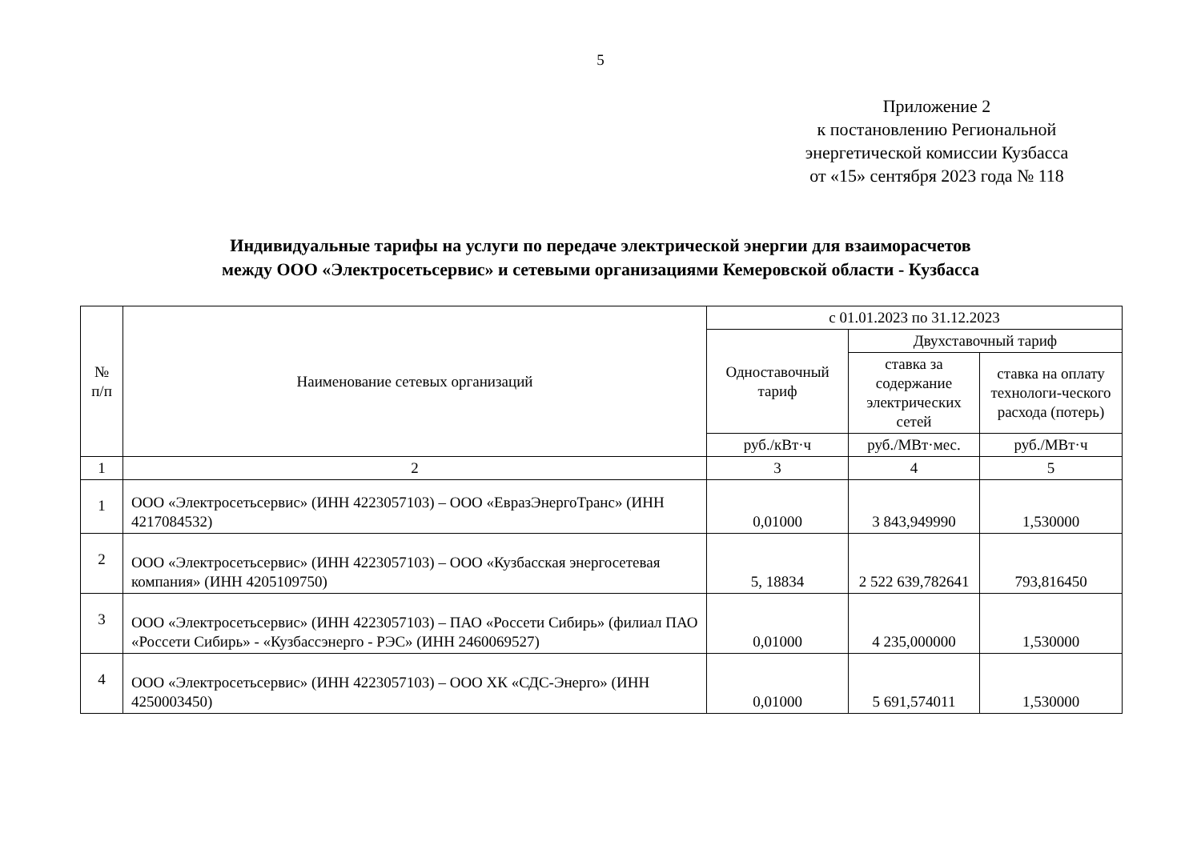5
Приложение 2
к постановлению Региональной
энергетической комиссии Кузбасса
от «15» сентября 2023 года № 118
Индивидуальные тарифы на услуги по передаче электрической энергии для взаиморасчетов
между ООО «Электросетьсервис» и сетевыми организациями Кемеровской области - Кузбасса
| № п/п | Наименование сетевых организаций | с 01.01.2023 по 31.12.2023 | | |
| --- | --- | --- | --- | --- |
| | | Одноставочный тариф | Двухставочный тариф | |
| | | | ставка за содержание электрических сетей | ставка на оплату технологи-ческого расхода (потерь) |
| | | руб./кВт·ч | руб./МВт·мес. | руб./МВт·ч |
| 1 | 2 | 3 | 4 | 5 |
| 1 | ООО «Электросетьсервис» (ИНН 4223057103) – ООО «ЕвразЭнергоТранс» (ИНН 4217084532) | 0,01000 | 3 843,949990 | 1,530000 |
| 2 | ООО «Электросетьсервис» (ИНН 4223057103) – ООО «Кузбасская энергосетевая компания» (ИНН 4205109750) | 5, 18834 | 2 522 639,782641 | 793,816450 |
| 3 | ООО «Электросетьсервис» (ИНН 4223057103) – ПАО «Россети Сибирь» (филиал ПАО «Россети Сибирь» - «Кузбассэнерго - РЭС» (ИНН 2460069527) | 0,01000 | 4 235,000000 | 1,530000 |
| 4 | ООО «Электросетьсервис» (ИНН 4223057103) – ООО ХК «СДС-Энерго» (ИНН 4250003450) | 0,01000 | 5 691,574011 | 1,530000 |